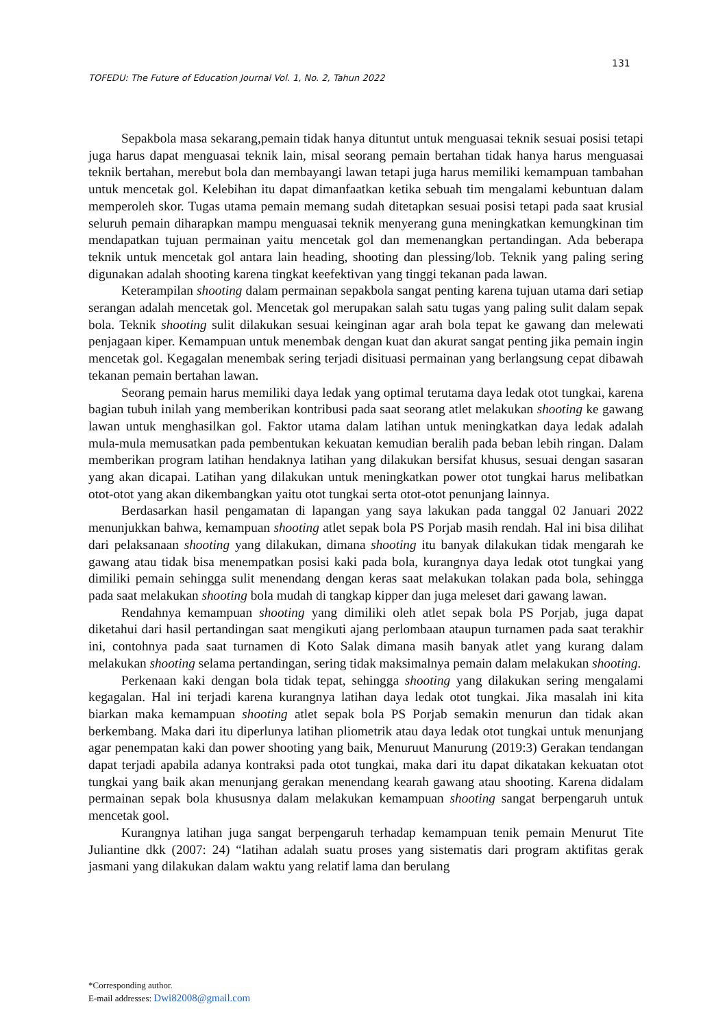131
TOFEDU: The Future of Education Journal Vol. 1, No. 2, Tahun 2022
Sepakbola masa sekarang,pemain tidak hanya dituntut untuk menguasai teknik sesuai posisi tetapi juga harus dapat menguasai teknik lain, misal seorang pemain bertahan tidak hanya harus menguasai teknik bertahan, merebut bola dan membayangi lawan tetapi juga harus memiliki kemampuan tambahan untuk mencetak gol. Kelebihan itu dapat dimanfaatkan ketika sebuah tim mengalami kebuntuan dalam memperoleh skor. Tugas utama pemain memang sudah ditetapkan sesuai posisi tetapi pada saat krusial seluruh pemain diharapkan mampu menguasai teknik menyerang guna meningkatkan kemungkinan tim mendapatkan tujuan permainan yaitu mencetak gol dan memenangkan pertandingan. Ada beberapa teknik untuk mencetak gol antara lain heading, shooting dan plessing/lob. Teknik yang paling sering digunakan adalah shooting karena tingkat keefektivan yang tinggi tekanan pada lawan.
Keterampilan shooting dalam permainan sepakbola sangat penting karena tujuan utama dari setiap serangan adalah mencetak gol. Mencetak gol merupakan salah satu tugas yang paling sulit dalam sepak bola. Teknik shooting sulit dilakukan sesuai keinginan agar arah bola tepat ke gawang dan melewati penjagaan kiper. Kemampuan untuk menembak dengan kuat dan akurat sangat penting jika pemain ingin mencetak gol. Kegagalan menembak sering terjadi disituasi permainan yang berlangsung cepat dibawah tekanan pemain bertahan lawan.
Seorang pemain harus memiliki daya ledak yang optimal terutama daya ledak otot tungkai, karena bagian tubuh inilah yang memberikan kontribusi pada saat seorang atlet melakukan shooting ke gawang lawan untuk menghasilkan gol. Faktor utama dalam latihan untuk meningkatkan daya ledak adalah mula-mula memusatkan pada pembentukan kekuatan kemudian beralih pada beban lebih ringan. Dalam memberikan program latihan hendaknya latihan yang dilakukan bersifat khusus, sesuai dengan sasaran yang akan dicapai. Latihan yang dilakukan untuk meningkatkan power otot tungkai harus melibatkan otot-otot yang akan dikembangkan yaitu otot tungkai serta otot-otot penunjang lainnya.
Berdasarkan hasil pengamatan di lapangan yang saya lakukan pada tanggal 02 Januari 2022 menunjukkan bahwa, kemampuan shooting atlet sepak bola PS Porjab masih rendah. Hal ini bisa dilihat dari pelaksanaan shooting yang dilakukan, dimana shooting itu banyak dilakukan tidak mengarah ke gawang atau tidak bisa menempatkan posisi kaki pada bola, kurangnya daya ledak otot tungkai yang dimiliki pemain sehingga sulit menendang dengan keras saat melakukan tolakan pada bola, sehingga pada saat melakukan shooting bola mudah di tangkap kipper dan juga meleset dari gawang lawan.
Rendahnya kemampuan shooting yang dimiliki oleh atlet sepak bola PS Porjab, juga dapat diketahui dari hasil pertandingan saat mengikuti ajang perlombaan ataupun turnamen pada saat terakhir ini, contohnya pada saat turnamen di Koto Salak dimana masih banyak atlet yang kurang dalam melakukan shooting selama pertandingan, sering tidak maksimalnya pemain dalam melakukan shooting.
Perkenaan kaki dengan bola tidak tepat, sehingga shooting yang dilakukan sering mengalami kegagalan. Hal ini terjadi karena kurangnya latihan daya ledak otot tungkai. Jika masalah ini kita biarkan maka kemampuan shooting atlet sepak bola PS Porjab semakin menurun dan tidak akan berkembang. Maka dari itu diperlunya latihan pliometrik atau daya ledak otot tungkai untuk menunjang agar penempatan kaki dan power shooting yang baik, Menuruut Manurung (2019:3) Gerakan tendangan dapat terjadi apabila adanya kontraksi pada otot tungkai, maka dari itu dapat dikatakan kekuatan otot tungkai yang baik akan menunjang gerakan menendang kearah gawang atau shooting. Karena didalam permainan sepak bola khususnya dalam melakukan kemampuan shooting sangat berpengaruh untuk mencetak gool.
Kurangnya latihan juga sangat berpengaruh terhadap kemampuan tenik pemain Menurut Tite Juliantine dkk (2007: 24) “latihan adalah suatu proses yang sistematis dari program aktifitas gerak jasmani yang dilakukan dalam waktu yang relatif lama dan berulang
*Corresponding author.
E-mail addresses: Dwi82008@gmail.com